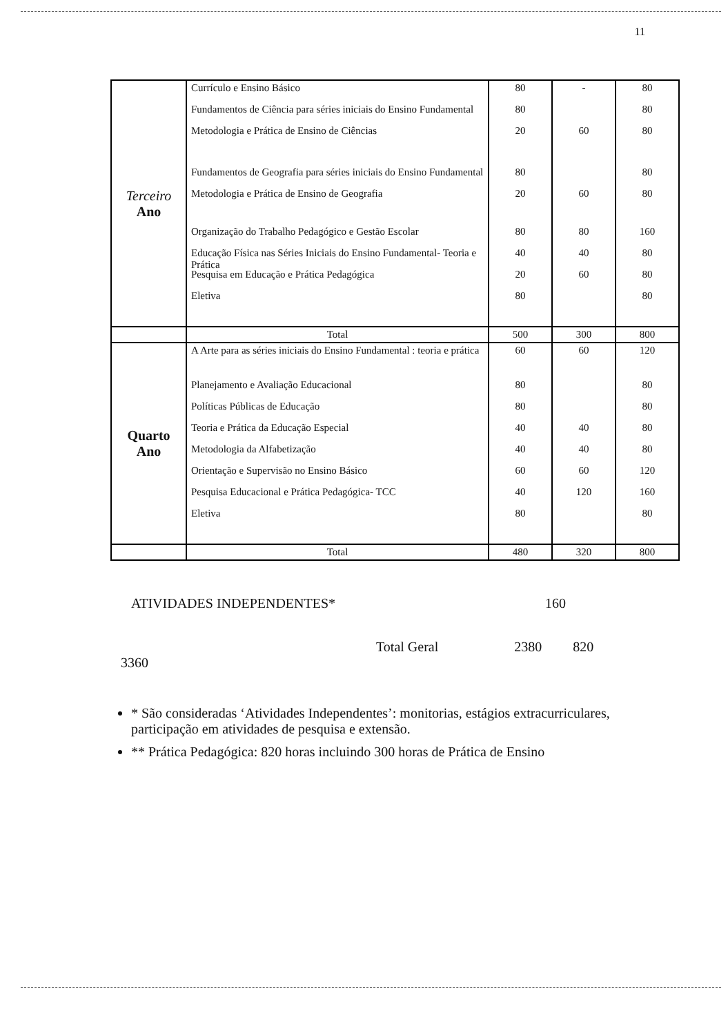11
| Terceiro Ano | Currículo e Ensino Básico Fundamentos de Ciência para séries iniciais do Ensino Fundamental Metodologia e Prática de Ensino de Ciências Fundamentos de Geografia para séries iniciais do Ensino Fundamental Metodologia e Prática de Ensino de Geografia Organização do Trabalho Pedagógico e Gestão Escolar Educação Física nas Séries Iniciais do Ensino Fundamental- Teoria e Prática Pesquisa em Educação e Prática Pedagógica Eletiva | 80 80 20 80 20 80 40 20 80 | - 60 60 80 40 60 | 80 80 80 80 80 160 80 80 80 |
| | Total | 500 | 300 | 800 |
| Quarto Ano | A Arte para as séries iniciais do Ensino Fundamental : teoria e prática Planejamento e Avaliação Educacional Políticas Públicas de Educação Teoria e Prática da Educação Especial Metodologia da Alfabetização Orientação e Supervisão no Ensino Básico Pesquisa Educacional e Prática Pedagógica- TCC Eletiva | 60 80 80 40 40 60 40 80 | 60 40 40 60 120 | 120 80 80 80 80 120 160 80 |
| | Total | 480 | 320 | 800 |
ATIVIDADES INDEPENDENTES* 160
Total Geral 2380 820
3360
* São consideradas ‘Atividades Independentes’: monitorias, estágios extracurriculares, participação em atividades de pesquisa e extensão.
** Prática Pedagógica: 820 horas incluindo 300 horas de Prática de Ensino